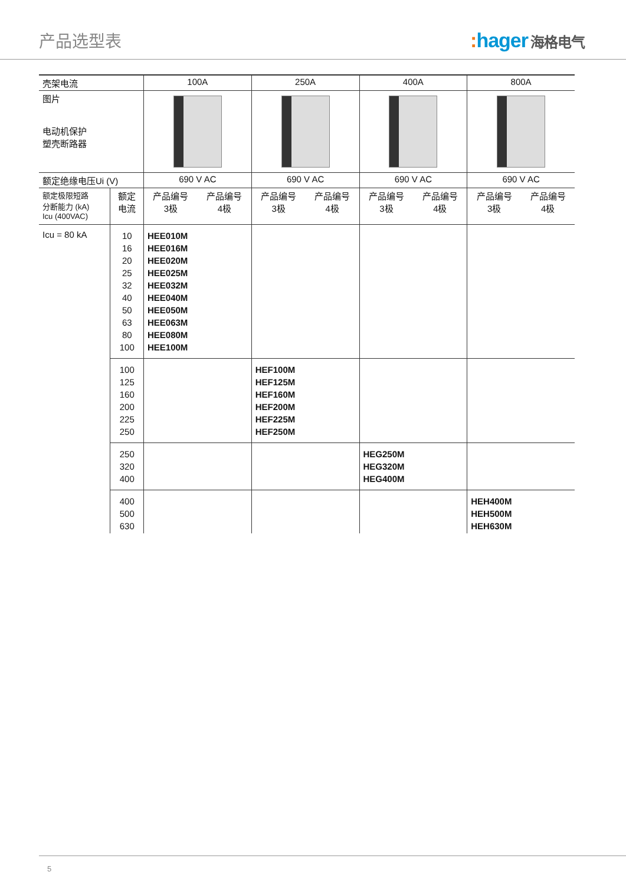产品选型表
: hager 海格电气
| 壳架电流 | | 100A | | 250A | | 400A | | 800A | |
| 图片 电动机保护 塑壳断路器 | | | | | | | | | |
| 额定绝缘电压Ui (V) | | 690 V AC | | 690 V AC | | 690 V AC | | 690 V AC | |
| 额定极限短路 分断能力 (kA) Icu (400VAC) | 额定 电流 | 产品编号 3极 | 产品编号 4极 | 产品编号 3极 | 产品编号 4极 | 产品编号 3极 | 产品编号 4极 | 产品编号 3极 | 产品编号 4极 |
| Icu = 80 kA | 10 16 20 25 32 40 50 63 80 100 | HEE010M HEE016M HEE020M HEE025M HEE032M HEE040M HEE050M HEE063M HEE080M HEE100M | | | | | | | |
| | 100 125 160 200 225 250 | | | HEF100M HEF125M HEF160M HEF200M HEF225M HEF250M | | | | | |
| | 250 320 400 | | | | | HEG250M HEG320M HEG400M | | | |
| | 400 500 630 | | | | | | | HEH400M HEH500M HEH630M | |
5